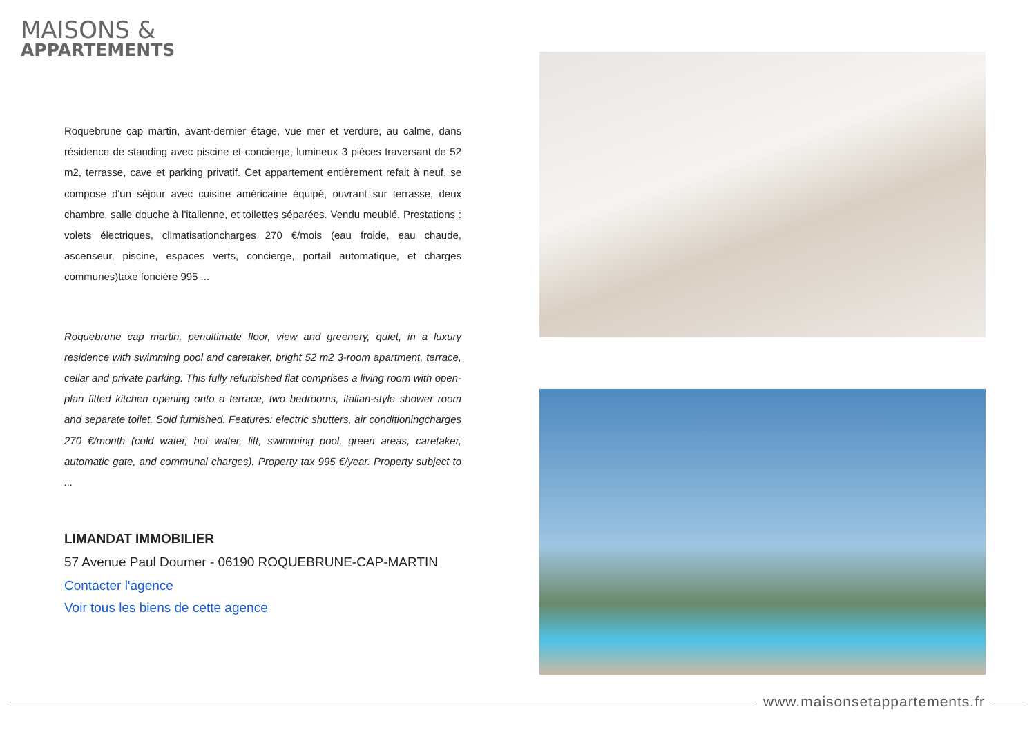MAISONS &
APPARTEMENTS
Roquebrune cap martin, avant-dernier étage, vue mer et verdure, au calme, dans résidence de standing avec piscine et concierge, lumineux 3 pièces traversant de 52 m2, terrasse, cave et parking privatif. Cet appartement entièrement refait à neuf, se compose d'un séjour avec cuisine américaine équipé, ouvrant sur terrasse, deux chambre, salle douche à l'italienne, et toilettes séparées. Vendu meublé. Prestations : volets électriques, climatisationcharges 270 €/mois (eau froide, eau chaude, ascenseur, piscine, espaces verts, concierge, portail automatique, et charges communes)taxe foncière 995 ...
Roquebrune cap martin, penultimate floor, view and greenery, quiet, in a luxury residence with swimming pool and caretaker, bright 52 m2 3-room apartment, terrace, cellar and private parking. This fully refurbished flat comprises a living room with open-plan fitted kitchen opening onto a terrace, two bedrooms, italian-style shower room and separate toilet. Sold furnished. Features: electric shutters, air conditioningcharges 270 €/month (cold water, hot water, lift, swimming pool, green areas, caretaker, automatic gate, and communal charges). Property tax 995 €/year. Property subject to ...
LIMANDAT IMMOBILIER
57 Avenue Paul Doumer - 06190 ROQUEBRUNE-CAP-MARTIN
Contacter l'agence
Voir tous les biens de cette agence
www.maisonsetappartements.fr